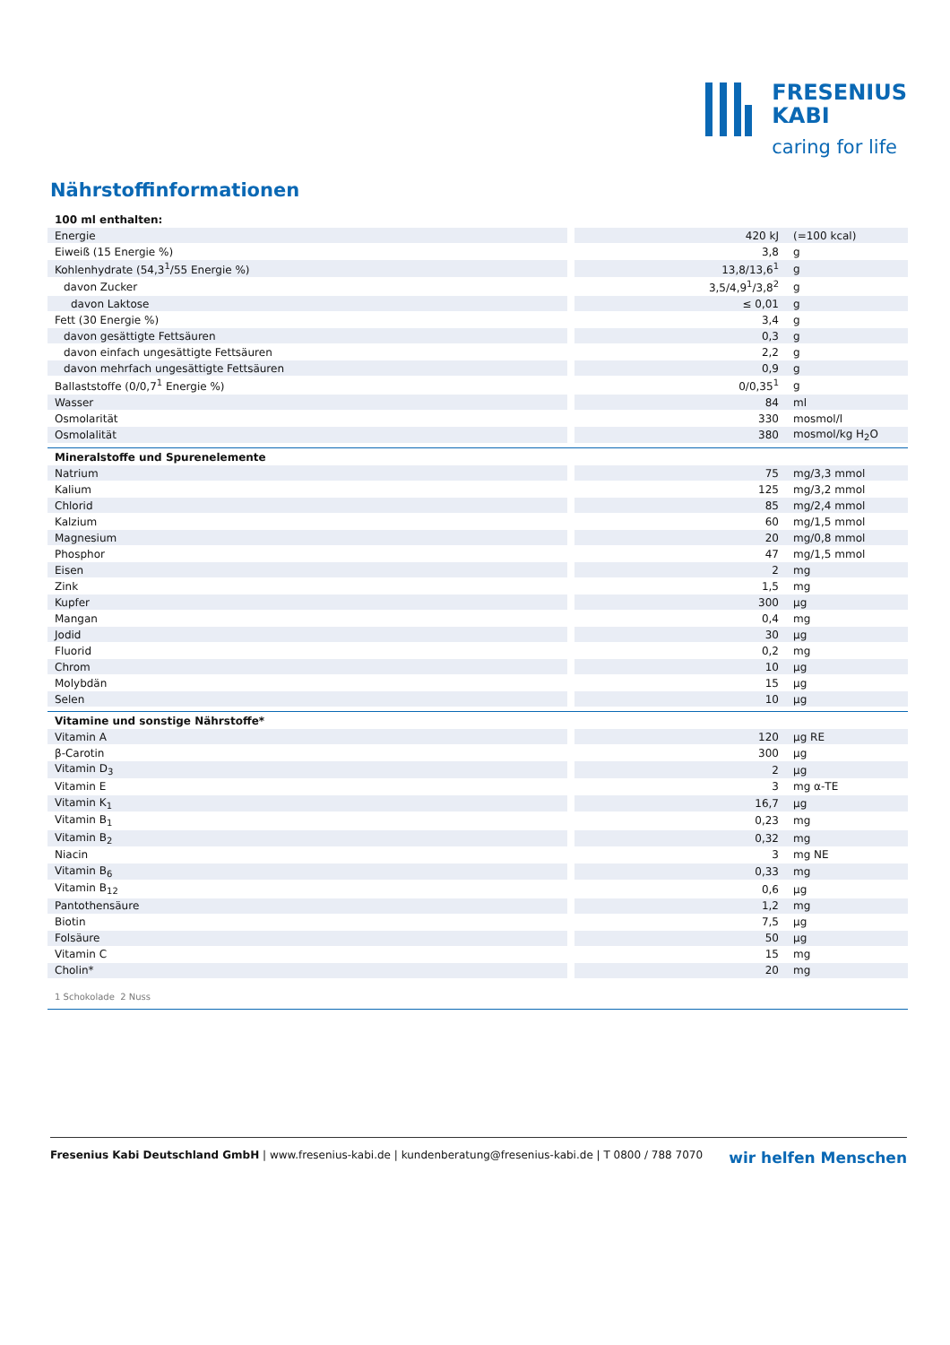FRESENIUS
KABI
caring for life
Nährstoffinformationen
| 100 ml enthalten: | | |
| Energie | 420 kJ | (=100 kcal) |
| Eiweiß (15 Energie %) | 3,8 | g |
| Kohlenhydrate (54,3<sup>1</sup>/55 Energie %) | 13,8/13,6<sup>1</sup> | g |
| davon Zucker | 3,5/4,9<sup>1</sup>/3,8<sup>2</sup> | g |
| davon Laktose | ≤ 0,01 | g |
| Fett (30 Energie %) | 3,4 | g |
| davon gesättigte Fettsäuren | 0,3 | g |
| davon einfach ungesättigte Fettsäuren | 2,2 | g |
| davon mehrfach ungesättigte Fettsäuren | 0,9 | g |
| Ballaststoffe (0/0,7<sup>1</sup> Energie %) | 0/0,35<sup>1</sup> | g |
| Wasser | 84 | ml |
| Osmolarität | 330 | mosmol/l |
| Osmolalität | 380 | mosmol/kg H<sub>2</sub>O |
| Mineralstoffe und Spurenelemente | | |
| Natrium | 75 | mg/3,3 mmol |
| Kalium | 125 | mg/3,2 mmol |
| Chlorid | 85 | mg/2,4 mmol |
| Kalzium | 60 | mg/1,5 mmol |
| Magnesium | 20 | mg/0,8 mmol |
| Phosphor | 47 | mg/1,5 mmol |
| Eisen | 2 | mg |
| Zink | 1,5 | mg |
| Kupfer | 300 | µg |
| Mangan | 0,4 | mg |
| Jodid | 30 | µg |
| Fluorid | 0,2 | mg |
| Chrom | 10 | µg |
| Molybdän | 15 | µg |
| Selen | 10 | µg |
| Vitamine und sonstige Nährstoffe* | | |
| Vitamin A | 120 | µg RE |
| β-Carotin | 300 | µg |
| Vitamin D<sub>3</sub> | 2 | µg |
| Vitamin E | 3 | mg α-TE |
| Vitamin K<sub>1</sub> | 16,7 | µg |
| Vitamin B<sub>1</sub> | 0,23 | mg |
| Vitamin B<sub>2</sub> | 0,32 | mg |
| Niacin | 3 | mg NE |
| Vitamin B<sub>6</sub> | 0,33 | mg |
| Vitamin B<sub>12</sub> | 0,6 | µg |
| Pantothensäure | 1,2 | mg |
| Biotin | 7,5 | µg |
| Folsäure | 50 | µg |
| Vitamin C | 15 | mg |
| Cholin* | 20 | mg |
| 1 Schokolade 2 Nuss | | |
Fresenius Kabi Deutschland GmbH | www.fresenius-kabi.de | kundenberatung@fresenius-kabi.de | T 0800 / 788 7070 wir helfen Menschen